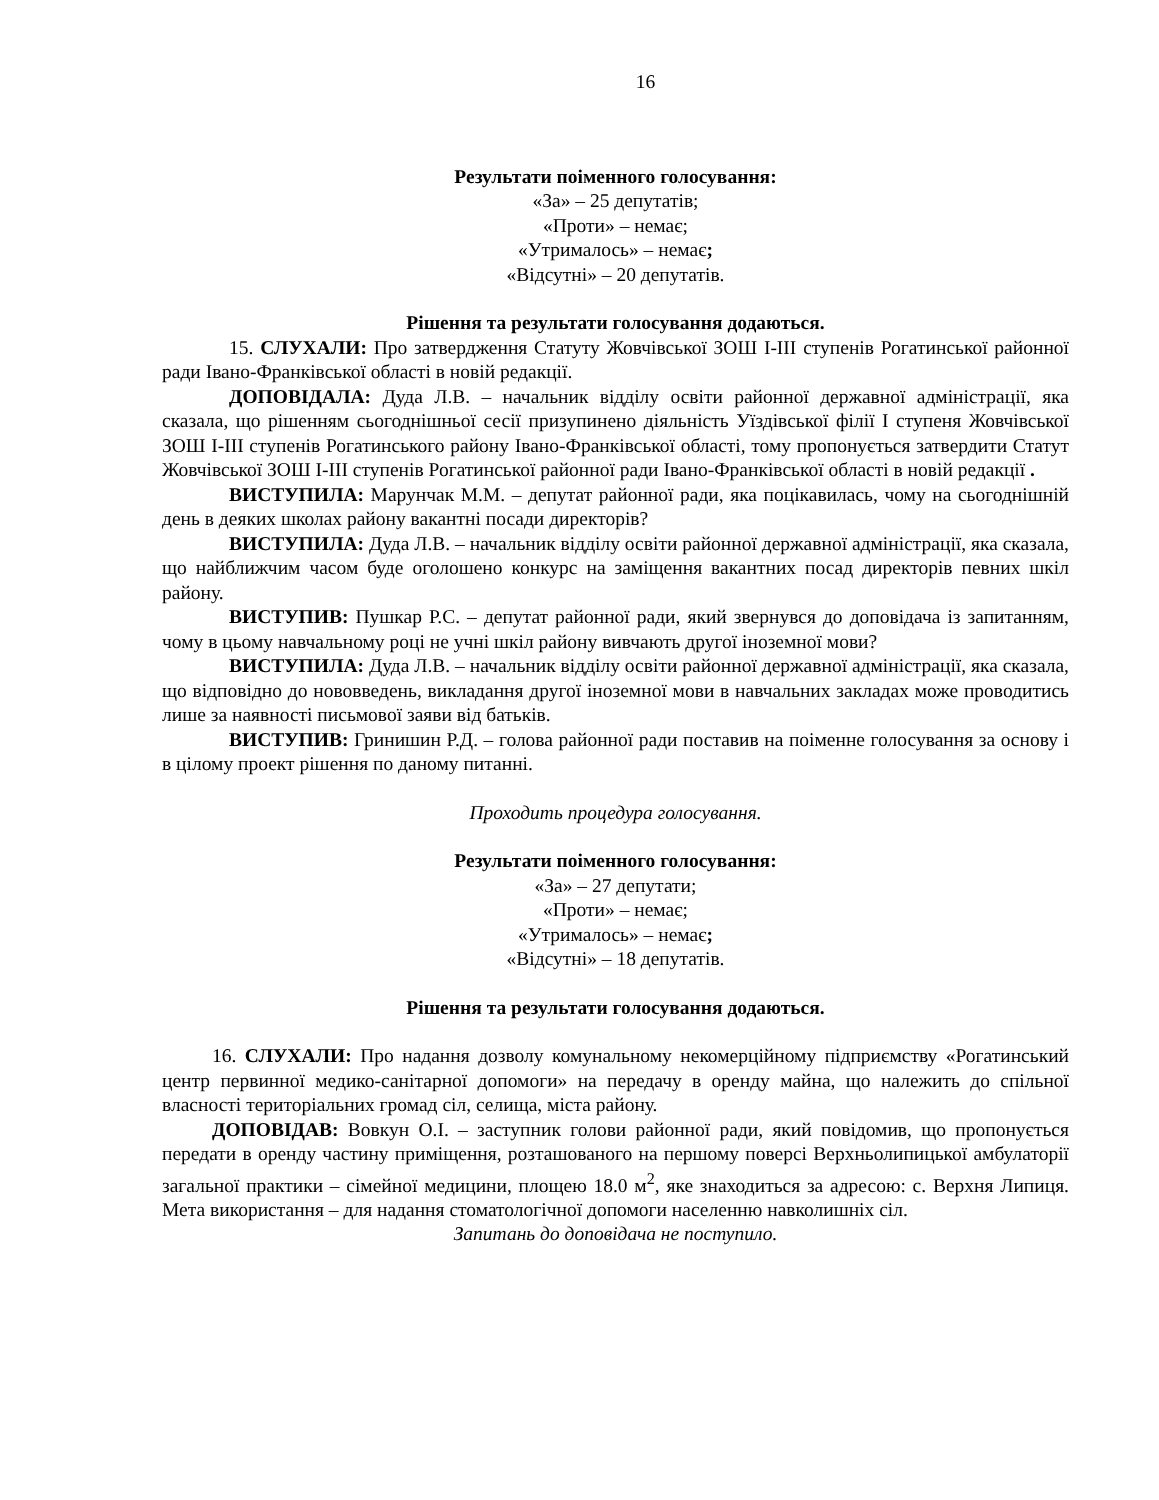16
Результати поіменного голосування:
«За» – 25 депутатів;
«Проти» – немає;
«Утрималось» – немає;
«Відсутні» – 20 депутатів.
Рішення та результати голосування додаються.
15. СЛУХАЛИ: Про затвердження Статуту Жовчівської ЗОШ І-ІІІ ступенів Рогатинської районної ради Івано-Франківської області в новій редакції.
ДОПОВІДАЛА: Дуда Л.В. – начальник відділу освіти районної державної адміністрації, яка сказала, що рішенням сьогоднішньої сесії призупинено діяльність Уїздівської філії І ступеня Жовчівської ЗОШ І-ІІІ ступенів Рогатинського району Івано-Франківської області, тому пропонується затвердити Статут Жовчівської ЗОШ І-ІІІ ступенів Рогатинської районної ради Івано-Франківської області в новій редакції .
ВИСТУПИЛА: Марунчак М.М. – депутат районної ради, яка поцікавилась, чому на сьогоднішній день в деяких школах району вакантні посади директорів?
ВИСТУПИЛА: Дуда Л.В. – начальник відділу освіти районної державної адміністрації, яка сказала, що найближчим часом буде оголошено конкурс на заміщення вакантних посад директорів певних шкіл району.
ВИСТУПИВ: Пушкар Р.С. – депутат районної ради, який звернувся до доповідача із запитанням, чому в цьому навчальному році не учні шкіл району вивчають другої іноземної мови?
ВИСТУПИЛА: Дуда Л.В. – начальник відділу освіти районної державної адміністрації, яка сказала, що відповідно до нововведень, викладання другої іноземної мови в навчальних закладах може проводитись лише за наявності письмової заяви від батьків.
ВИСТУПИВ: Гринишин Р.Д. – голова районної ради поставив на поіменне голосування за основу і в цілому проект рішення по даному питанні.
Проходить процедура голосування.
Результати поіменного голосування:
«За» – 27 депутати;
«Проти» – немає;
«Утрималось» – немає;
«Відсутні» – 18 депутатів.
Рішення та результати голосування додаються.
16. СЛУХАЛИ: Про надання дозволу комунальному некомерційному підприємству «Рогатинський центр первинної медико-санітарної допомоги» на передачу в оренду майна, що належить до спільної власності територіальних громад сіл, селища, міста району.
ДОПОВІДАВ: Вовкун О.І. – заступник голови районної ради, який повідомив, що пропонується передати в оренду частину приміщення, розташованого на першому поверсі Верхньолипицької амбулаторії загальної практики – сімейної медицини, площею 18.0 м<sup>2</sup>, яке знаходиться за адресою: с. Верхня Липиця. Мета використання – для надання стоматологічної допомоги населенню навколишніх сіл.
Запитань до доповідача не поступило.